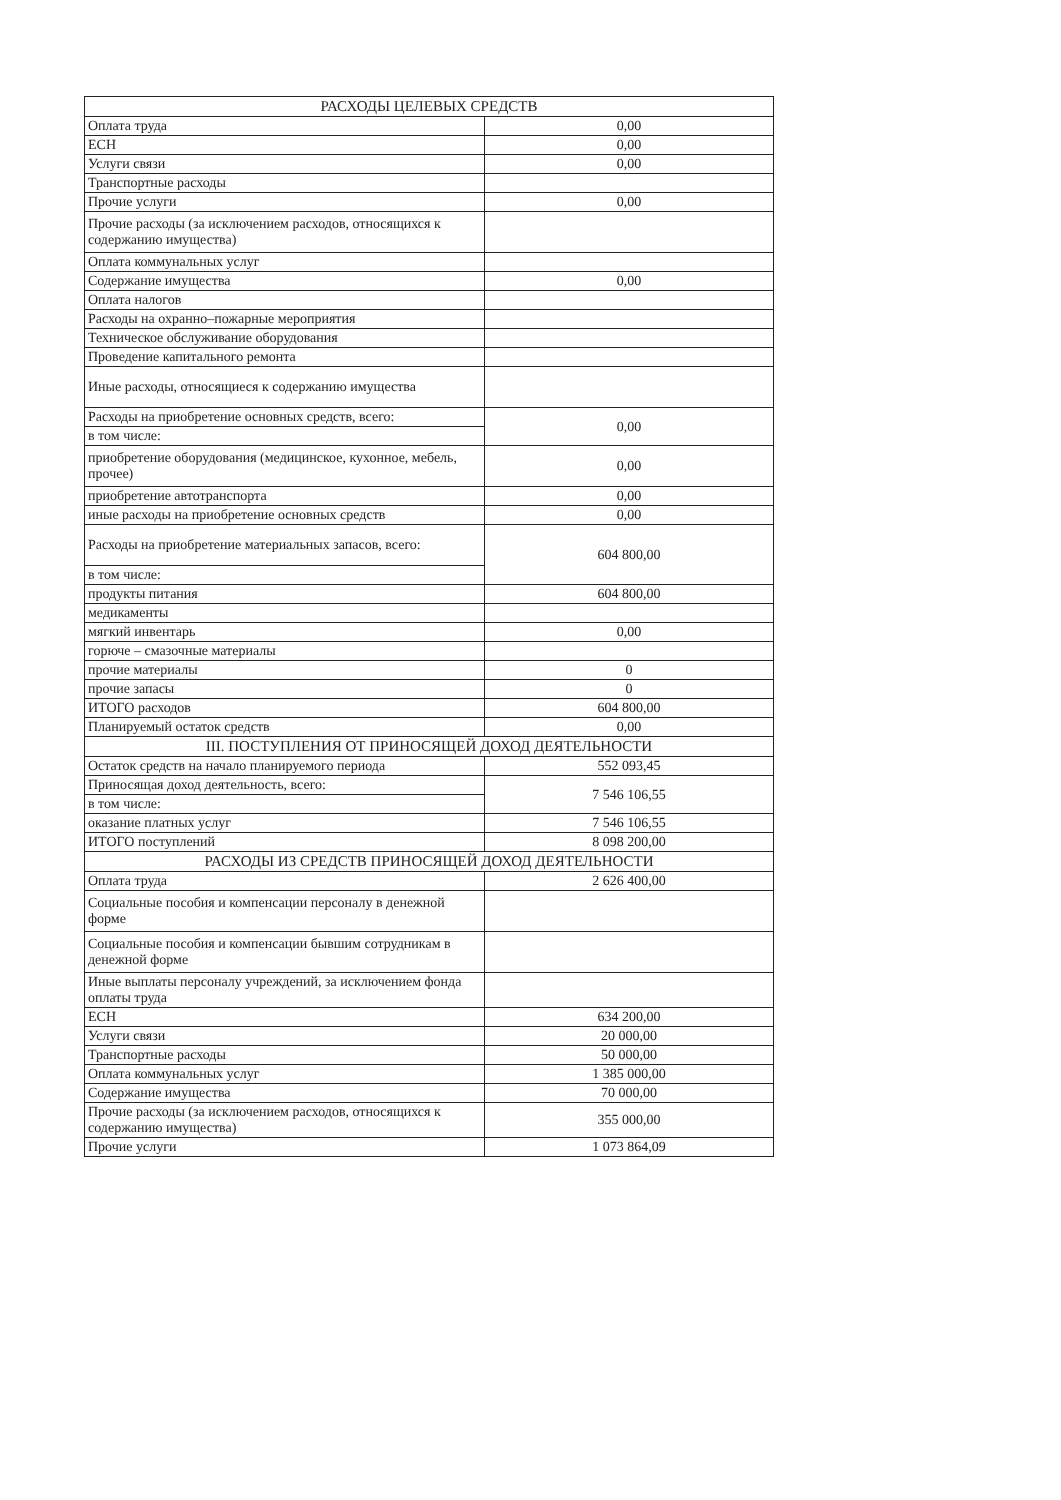| РАСХОДЫ ЦЕЛЕВЫХ СРЕДСТВ | |
| --- | --- |
| Оплата труда | 0,00 |
| ЕСН | 0,00 |
| Услуги связи | 0,00 |
| Транспортные расходы | |
| Прочие услуги | 0,00 |
| Прочие расходы (за исключением расходов, относящихся к содержанию имущества) | |
| Оплата коммунальных услуг | |
| Содержание имущества | 0,00 |
| Оплата налогов | |
| Расходы на охранно–пожарные мероприятия | |
| Техническое обслуживание оборудования | |
| Проведение капитального ремонта | |
| Иные расходы, относящиеся к содержанию имущества | |
| Расходы на приобретение основных средств, всего: | 0,00 |
| в том числе: | |
| приобретение оборудования (медицинское, кухонное, мебель, прочее) | 0,00 |
| приобретение автотранспорта | 0,00 |
| иные расходы на приобретение основных средств | 0,00 |
| Расходы на приобретение материальных запасов, всего: | 604 800,00 |
| в том числе: | |
| продукты питания | 604 800,00 |
| медикаменты | |
| мягкий инвентарь | 0,00 |
| горюче – смазочные материалы | |
| прочие материалы | 0 |
| прочие запасы | 0 |
| ИТОГО расходов | 604 800,00 |
| Планируемый остаток средств | 0,00 |
| III. ПОСТУПЛЕНИЯ ОТ ПРИНОСЯЩЕЙ ДОХОД ДЕЯТЕЛЬНОСТИ | |
| Остаток средств на начало планируемого периода | 552 093,45 |
| Приносящая доход деятельность, всего: | 7 546 106,55 |
| в том числе: | |
| оказание платных услуг | 7 546 106,55 |
| ИТОГО поступлений | 8 098 200,00 |
| РАСХОДЫ ИЗ СРЕДСТВ ПРИНОСЯЩЕЙ ДОХОД ДЕЯТЕЛЬНОСТИ | |
| Оплата труда | 2 626 400,00 |
| Социальные пособия и компенсации персоналу в денежной форме | |
| Социальные пособия и компенсации бывшим сотрудникам в денежной форме | |
| Иные выплаты персоналу учреждений, за исключением фонда оплаты труда | |
| ЕСН | 634 200,00 |
| Услуги связи | 20 000,00 |
| Транспортные расходы | 50 000,00 |
| Оплата коммунальных услуг | 1 385 000,00 |
| Содержание имущества | 70 000,00 |
| Прочие расходы (за исключением расходов, относящихся к содержанию имущества) | 355 000,00 |
| Прочие услуги | 1 073 864,09 |